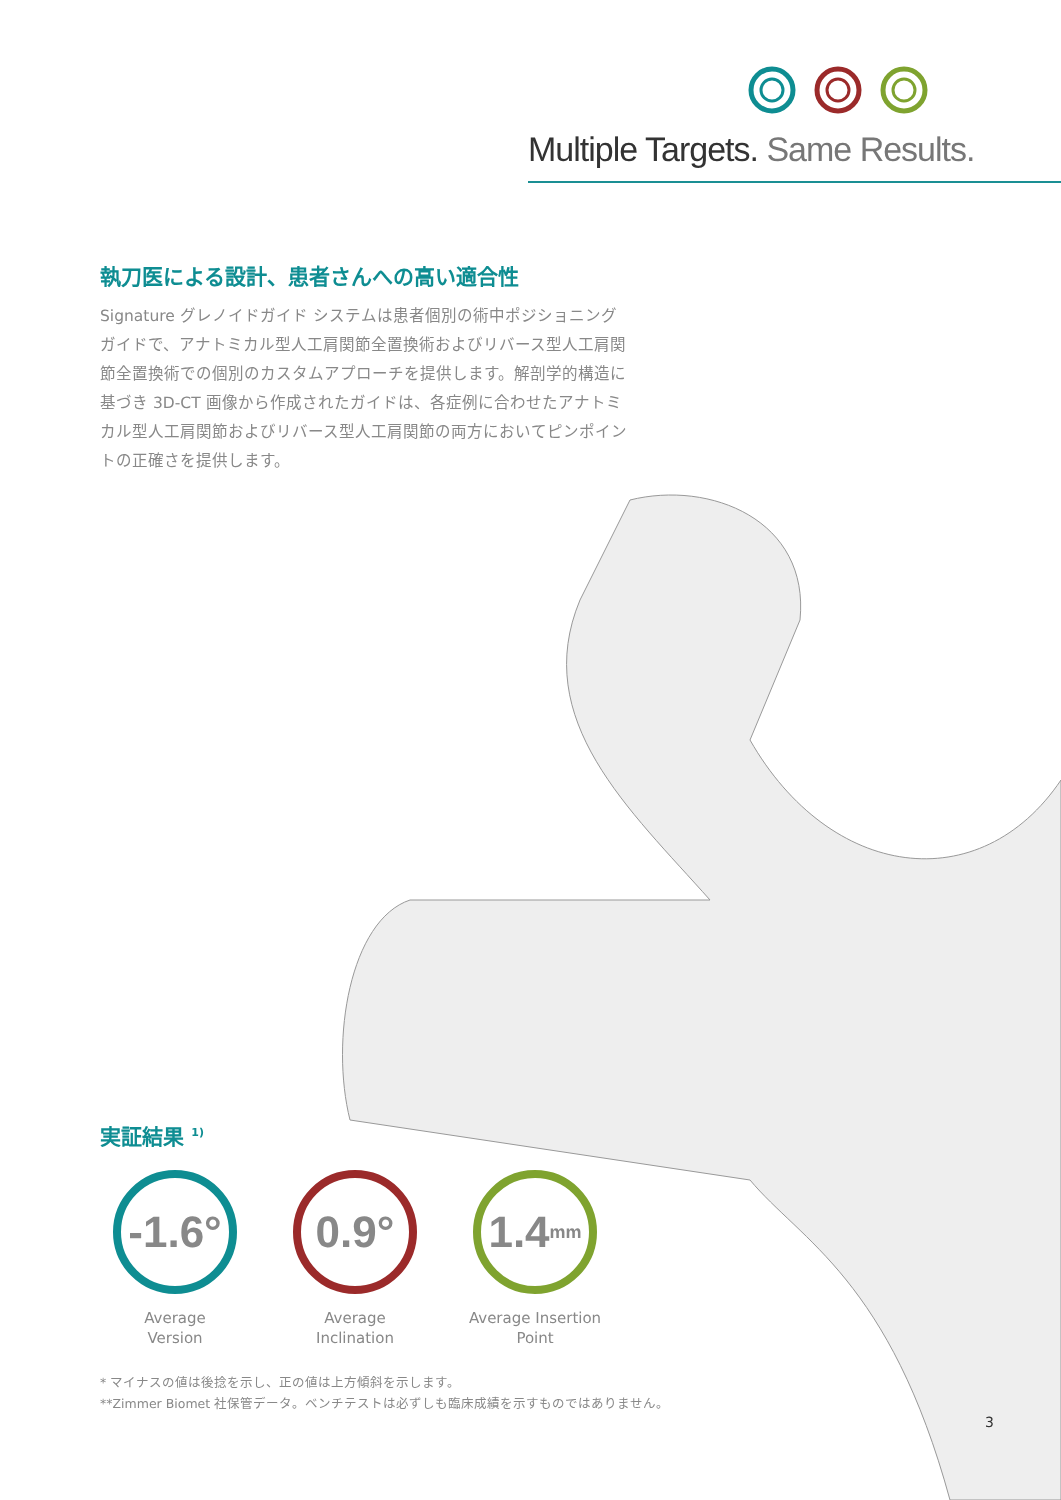Multiple Targets. Same Results.
執刀医による設計、患者さんへの高い適合性
Signature グレノイドガイド システムは患者個別の術中ポジショニングガイドで、アナトミカル型人工肩関節全置換術およびリバース型人工肩関節全置換術での個別のカスタムアプローチを提供します。解剖学的構造に基づき 3D-CT 画像から作成されたガイドは、各症例に合わせたアナトミカル型人工肩関節およびリバース型人工肩関節の両方においてピンポイントの正確さを提供します。
実証結果 <sup>1)</sup>
-1.6°
Average
Version
0.9°
Average
Inclination
1.4 mm
Average Insertion
Point
* マイナスの値は後捻を示し、正の値は上方傾斜を示します。
**Zimmer Biomet 社保管データ。ベンチテストは必ずしも臨床成績を示すものではありません。
3